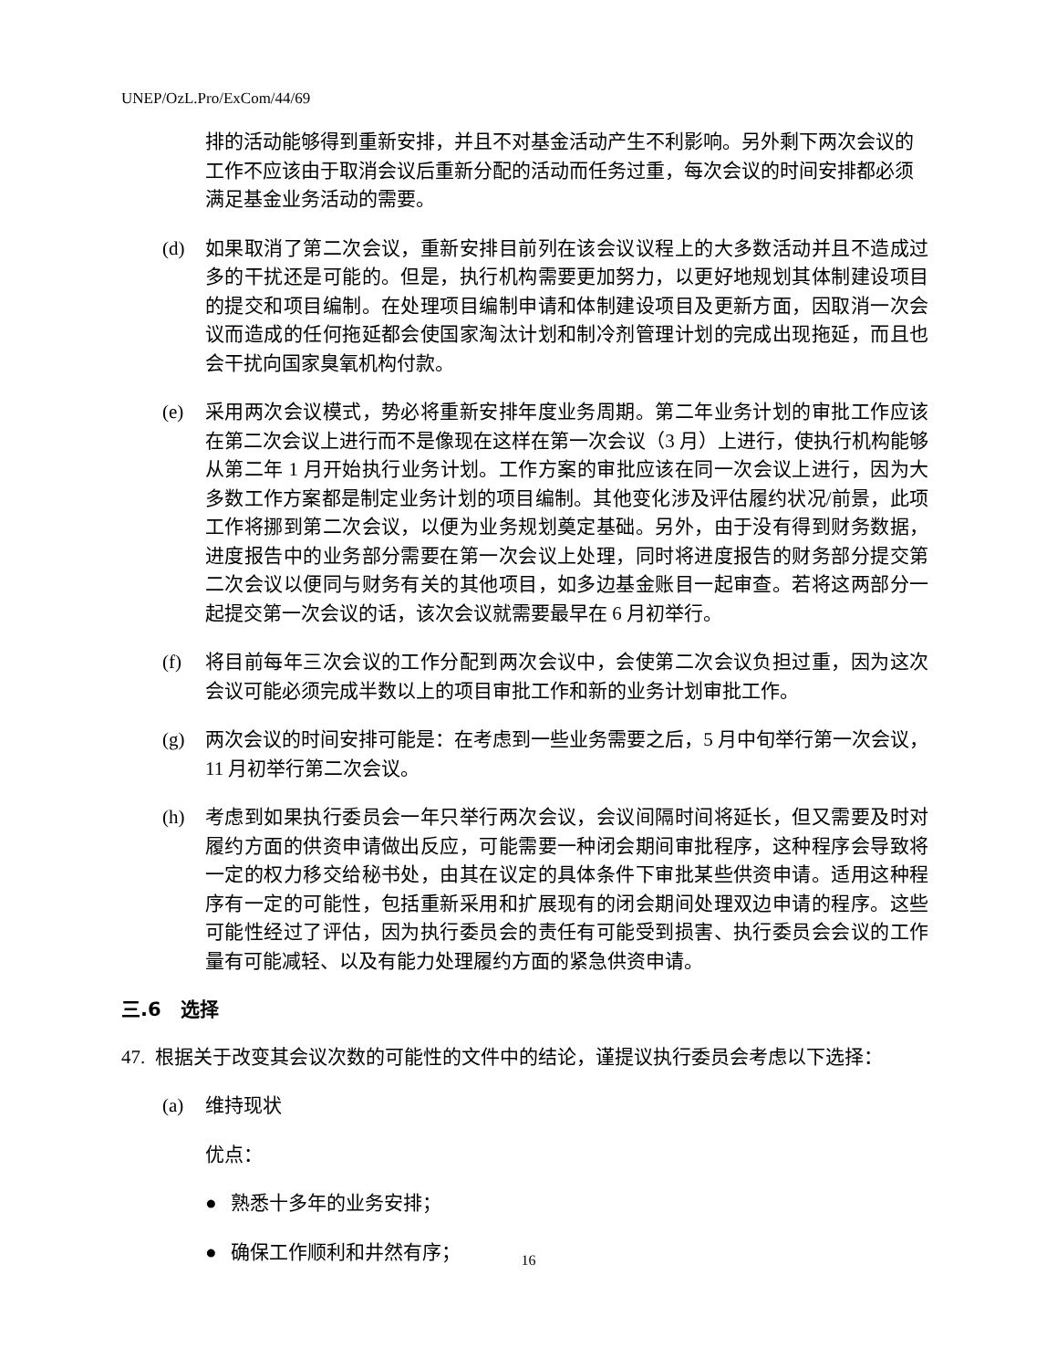UNEP/OzL.Pro/ExCom/44/69
排的活动能够得到重新安排，并且不对基金活动产生不利影响。另外剩下两次会议的工作不应该由于取消会议后重新分配的活动而任务过重，每次会议的时间安排都必须满足基金业务活动的需要。
(d) 如果取消了第二次会议，重新安排目前列在该会议议程上的大多数活动并且不造成过多的干扰还是可能的。但是，执行机构需要更加努力，以更好地规划其体制建设项目的提交和项目编制。在处理项目编制申请和体制建设项目及更新方面，因取消一次会议而造成的任何拖延都会使国家淘汰计划和制冷剂管理计划的完成出现拖延，而且也会干扰向国家臭氧机构付款。
(e) 采用两次会议模式，势必将重新安排年度业务周期。第二年业务计划的审批工作应该在第二次会议上进行而不是像现在这样在第一次会议（3 月）上进行，使执行机构能够从第二年 1 月开始执行业务计划。工作方案的审批应该在同一次会议上进行，因为大多数工作方案都是制定业务计划的项目编制。其他变化涉及评估履约状况/前景，此项工作将挪到第二次会议，以便为业务规划奠定基础。另外，由于没有得到财务数据，进度报告中的业务部分需要在第一次会议上处理，同时将进度报告的财务部分提交第二次会议以便同与财务有关的其他项目，如多边基金账目一起审查。若将这两部分一起提交第一次会议的话，该次会议就需要最早在 6 月初举行。
(f) 将目前每年三次会议的工作分配到两次会议中，会使第二次会议负担过重，因为这次会议可能必须完成半数以上的项目审批工作和新的业务计划审批工作。
(g) 两次会议的时间安排可能是：在考虑到一些业务需要之后，5 月中旬举行第一次会议，11 月初举行第二次会议。
(h) 考虑到如果执行委员会一年只举行两次会议，会议间隔时间将延长，但又需要及时对履约方面的供资申请做出反应，可能需要一种闭会期间审批程序，这种程序会导致将一定的权力移交给秘书处，由其在议定的具体条件下审批某些供资申请。适用这种程序有一定的可能性，包括重新采用和扩展现有的闭会期间处理双边申请的程序。这些可能性经过了评估，因为执行委员会的责任有可能受到损害、执行委员会会议的工作量有可能减轻、以及有能力处理履约方面的紧急供资申请。
三.6　选择
47. 根据关于改变其会议次数的可能性的文件中的结论，谨提议执行委员会考虑以下选择：
(a) 维持现状
优点：
● 熟悉十多年的业务安排；
● 确保工作顺利和井然有序；
16